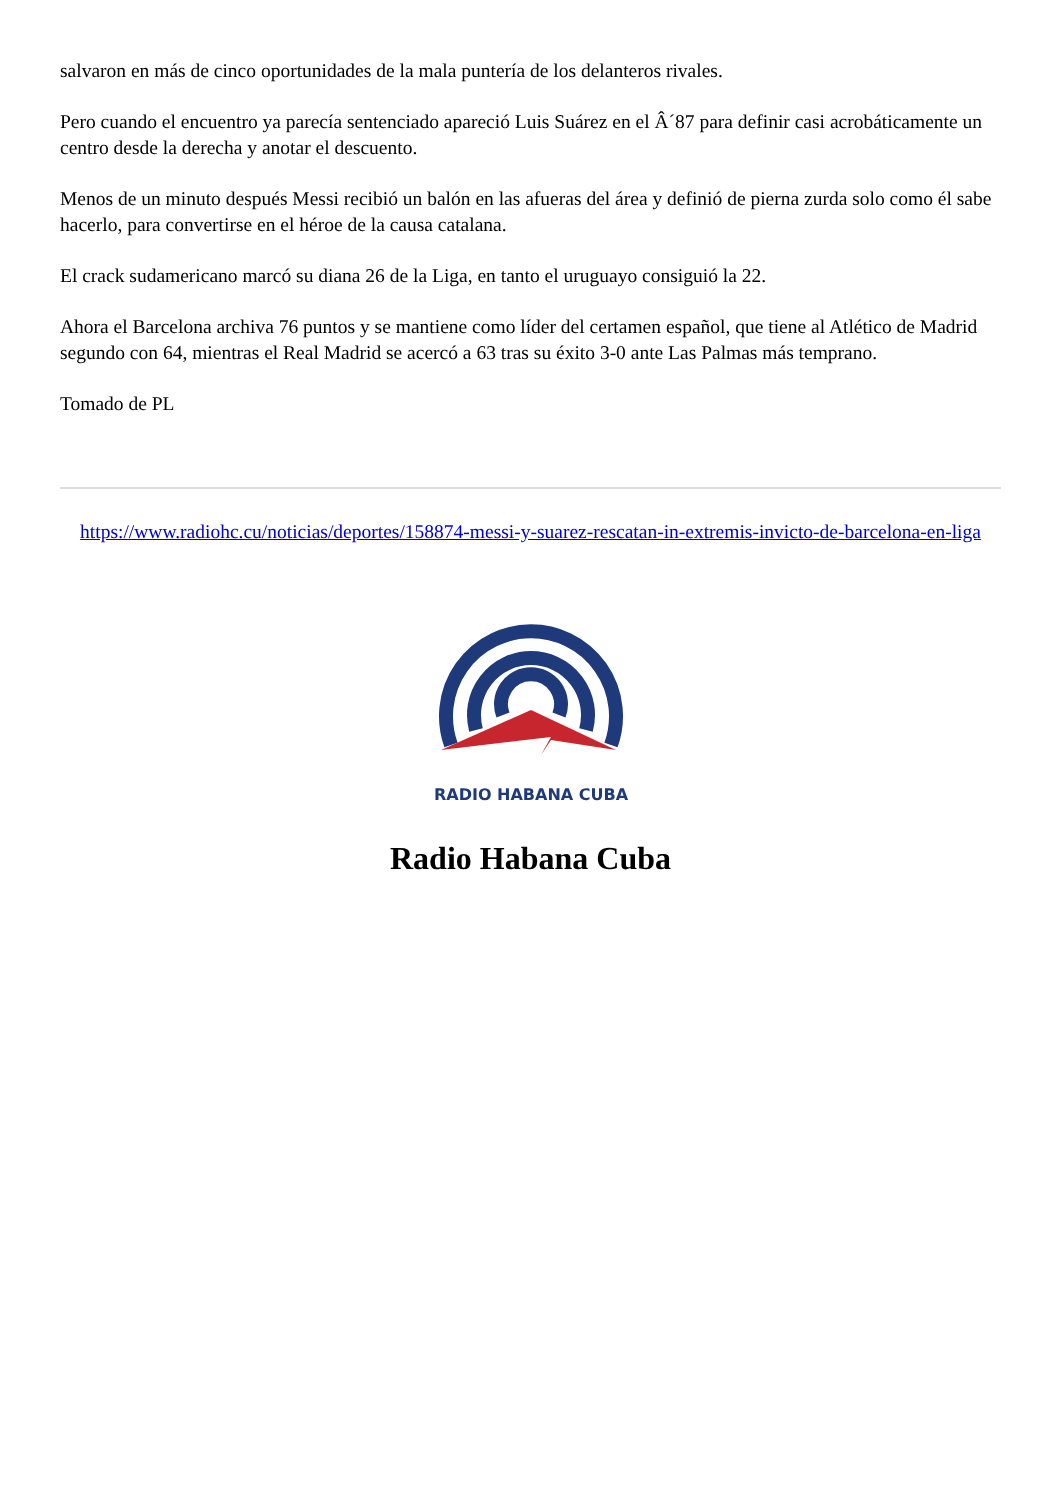salvaron en más de cinco oportunidades de la mala puntería de los delanteros rivales.
Pero cuando el encuentro ya parecía sentenciado apareció Luis Suárez en el Â´87 para definir casi acrobáticamente un centro desde la derecha y anotar el descuento.
Menos de un minuto después Messi recibió un balón en las afueras del área y definió de pierna zurda solo como él sabe hacerlo, para convertirse en el héroe de la causa catalana.
El crack sudamericano marcó su diana 26 de la Liga, en tanto el uruguayo consiguió la 22.
Ahora el Barcelona archiva 76 puntos y se mantiene como líder del certamen español, que tiene al Atlético de Madrid segundo con 64, mientras el Real Madrid se acercó a 63 tras su éxito 3-0 ante Las Palmas más temprano.
Tomado de PL
https://www.radiohc.cu/noticias/deportes/158874-messi-y-suarez-rescatan-in-extremis-invicto-de-barcelona-en-liga
RADIO HABANA CUBA
Radio Habana Cuba